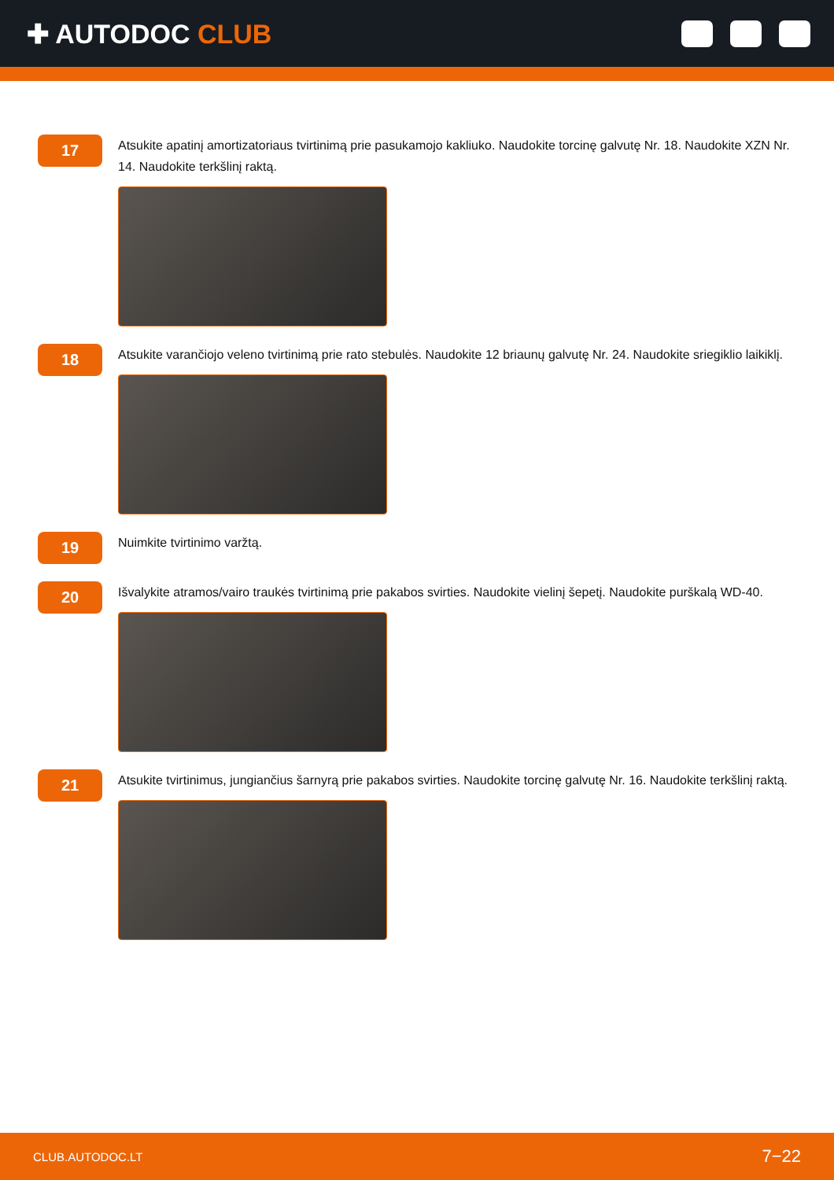✚ AUTODOC CLUB
17
Atsukite apatinį amortizatoriaus tvirtinimą prie pasukamojo kakliuko. Naudokite torcinę galvutę Nr. 18. Naudokite XZN Nr. 14. Naudokite terkšlinį raktą.
18
Atsukite varančiojo veleno tvirtinimą prie rato stebulės. Naudokite 12 briaunų galvutę Nr. 24. Naudokite sriegiklio laikiklį.
19
Nuimkite tvirtinimo varžtą.
20
Išvalykite atramos/vairo traukės tvirtinimą prie pakabos svirties. Naudokite vielinį šepetį. Naudokite purškalą WD-40.
21
Atsukite tvirtinimus, jungiančius šarnyrą prie pakabos svirties. Naudokite torcinę galvutę Nr. 16. Naudokite terkšlinį raktą.
CLUB.AUTODOC.LT 7−22